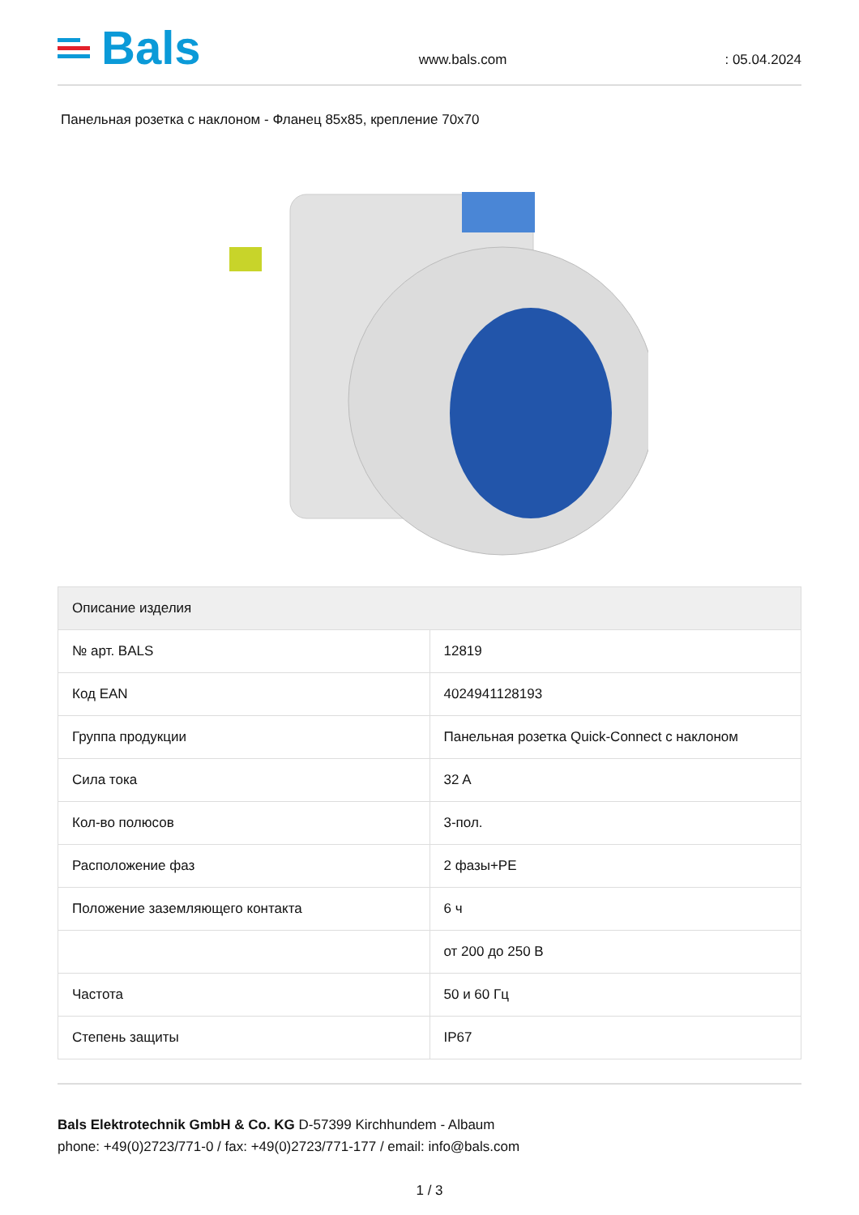Bals
www.bals.com : 05.04.2024
Панельная розетка с наклоном - Фланец 85x85, крепление 70x70
| Описание изделия | |
| --- | --- |
| № арт. BALS | 12819 |
| Код EAN | 4024941128193 |
| Группа продукции | Панельная розетка Quick-Connect с наклоном |
| Сила тока | 32 A |
| Кол-во полюсов | 3-пол. |
| Расположение фаз | 2 фазы+PE |
| Положение заземляющего контакта | 6 ч |
| | от 200 до 250 В |
| Частота | 50 и 60 Гц |
| Степень защиты | IP67 |
Bals Elektrotechnik GmbH & Co. KG D-57399 Kirchhundem - Albaum
phone: +49(0)2723/771-0 / fax: +49(0)2723/771-177 / email: info@bals.com
1 / 3